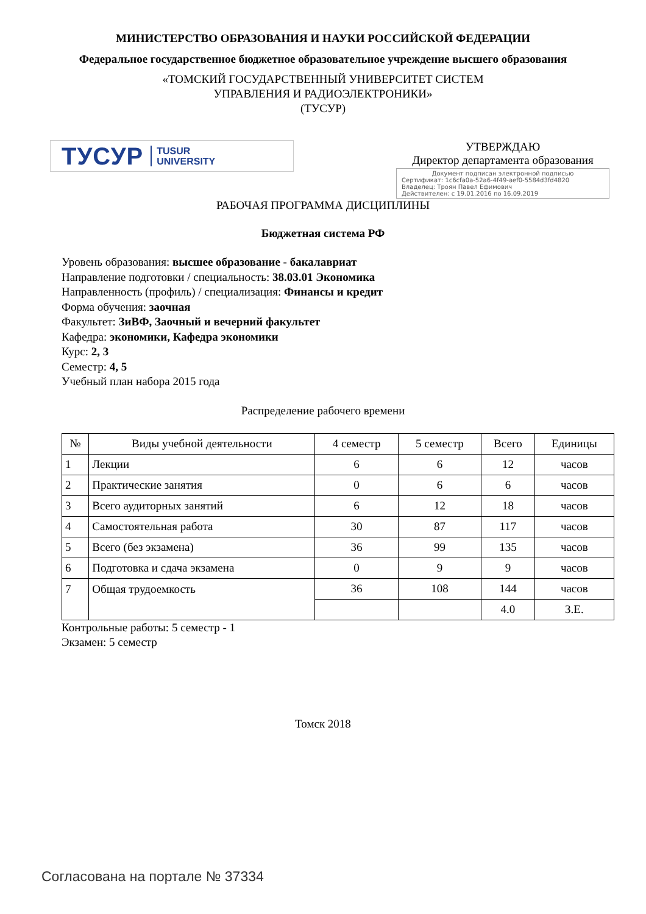МИНИСТЕРСТВО ОБРАЗОВАНИЯ И НАУКИ РОССИЙСКОЙ ФЕДЕРАЦИИ
Федеральное государственное бюджетное образовательное учреждение высшего образования
«ТОМСКИЙ ГОСУДАРСТВЕННЫЙ УНИВЕРСИТЕТ СИСТЕМ
УПРАВЛЕНИЯ И РАДИОЭЛЕКТРОНИКИ»
(ТУСУР)
ТУСУР TUSUR
UNIVERSITY
УТВЕРЖДАЮ
Директор департамента образования
Документ подписан электронной подписью
Сертификат: 1c6cfa0a-52a6-4f49-aef0-5584d3fd4820
Владелец: Троян Павел Ефимович
Действителен: с 19.01.2016 по 16.09.2019
РАБОЧАЯ ПРОГРАММА ДИСЦИПЛИНЫ
Бюджетная система РФ
Уровень образования: высшее образование - бакалавриат
Направление подготовки / специальность: 38.03.01 Экономика
Направленность (профиль) / специализация: Финансы и кредит
Форма обучения: заочная
Факультет: ЗиВФ, Заочный и вечерний факультет
Кафедра: экономики, Кафедра экономики
Курс: 2, 3
Семестр: 4, 5
Учебный план набора 2015 года
Распределение рабочего времени
| № | Виды учебной деятельности | 4 семестр | 5 семестр | Всего | Единицы |
| --- | --- | --- | --- | --- | --- |
| 1 | Лекции | 6 | 6 | 12 | часов |
| 2 | Практические занятия | 0 | 6 | 6 | часов |
| 3 | Всего аудиторных занятий | 6 | 12 | 18 | часов |
| 4 | Самостоятельная работа | 30 | 87 | 117 | часов |
| 5 | Всего (без экзамена) | 36 | 99 | 135 | часов |
| 6 | Подготовка и сдача экзамена | 0 | 9 | 9 | часов |
| 7 | Общая трудоемкость | 36 | 108 | 144 | часов |
| | | | | 4.0 | З.Е. |
Контрольные работы: 5 семестр - 1
Экзамен: 5 семестр
Томск 2018
Согласована на портале № 37334